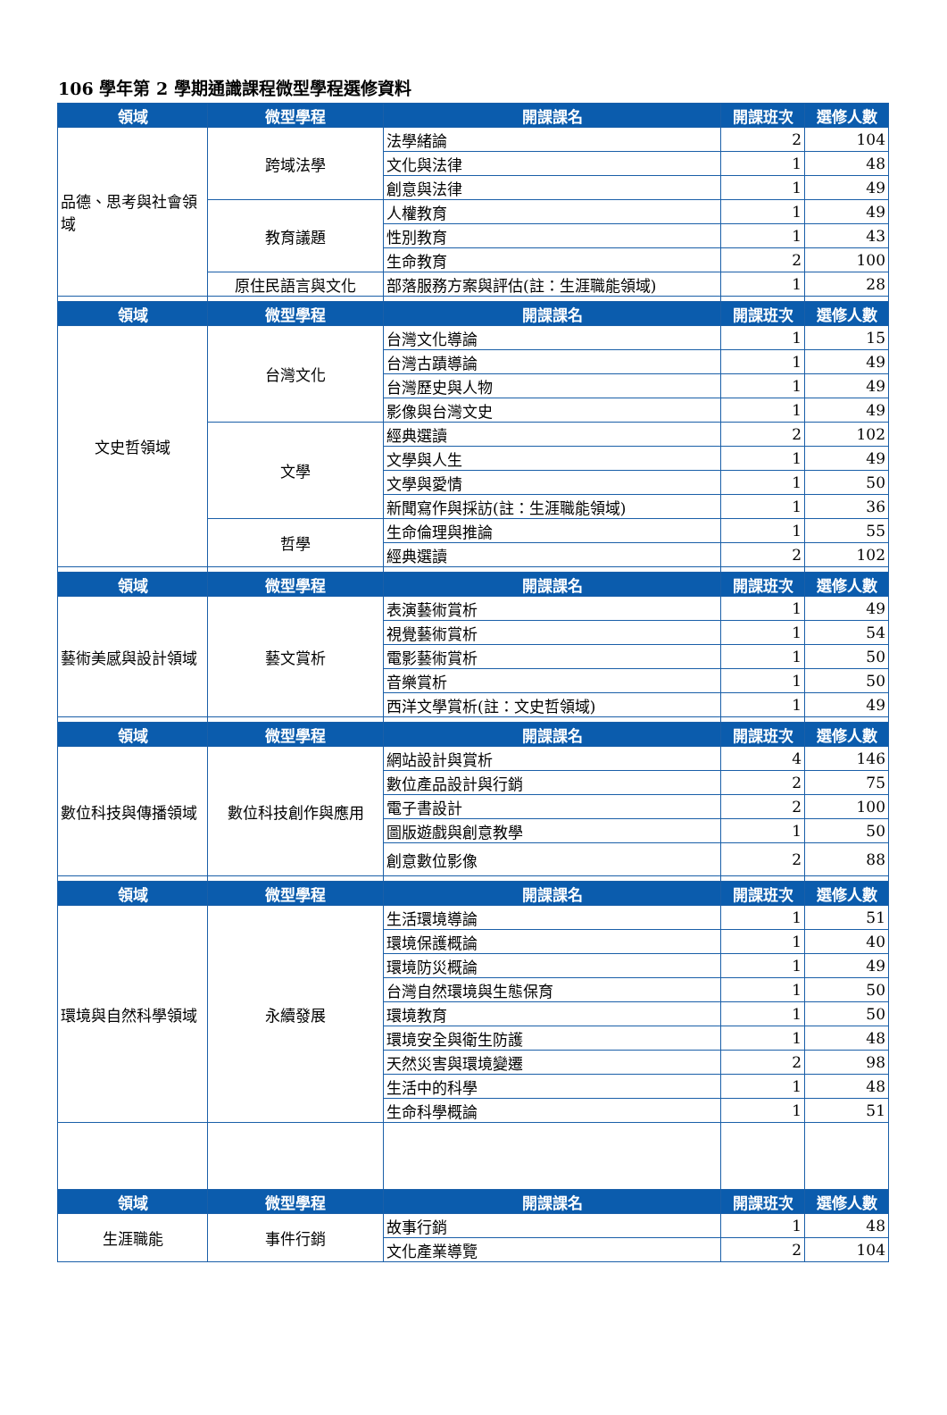106 學年第 2 學期通識課程微型學程選修資料
| 領域 | 微型學程 | 開課課名 | 開課班次 | 選修人數 |
| --- | --- | --- | --- | --- |
| 品德、思考與社會領域 | 跨域法學 | 法學緒論 | 2 | 104 |
| | | 文化與法律 | 1 | 48 |
| | | 創意與法律 | 1 | 49 |
| | 教育議題 | 人權教育 | 1 | 49 |
| | | 性別教育 | 1 | 43 |
| | | 生命教育 | 2 | 100 |
| | 原住民語言與文化 | 部落服務方案與評估(註：生涯職能領域) | 1 | 28 |
| 領域 | 微型學程 | 開課課名 | 開課班次 | 選修人數 |
| 文史哲領域 | 台灣文化 | 台灣文化導論 | 1 | 15 |
| | | 台灣古蹟導論 | 1 | 49 |
| | | 台灣歷史與人物 | 1 | 49 |
| | | 影像與台灣文史 | 1 | 49 |
| | 文學 | 經典選讀 | 2 | 102 |
| | | 文學與人生 | 1 | 49 |
| | | 文學與愛情 | 1 | 50 |
| | | 新聞寫作與採訪(註：生涯職能領域) | 1 | 36 |
| | 哲學 | 生命倫理與推論 | 1 | 55 |
| | | 經典選讀 | 2 | 102 |
| 領域 | 微型學程 | 開課課名 | 開課班次 | 選修人數 |
| 藝術美感與設計領域 | 藝文賞析 | 表演藝術賞析 | 1 | 49 |
| | | 視覺藝術賞析 | 1 | 54 |
| | | 電影藝術賞析 | 1 | 50 |
| | | 音樂賞析 | 1 | 50 |
| | | 西洋文學賞析(註：文史哲領域) | 1 | 49 |
| 領域 | 微型學程 | 開課課名 | 開課班次 | 選修人數 |
| 數位科技與傳播領域 | 數位科技創作與應用 | 網站設計與賞析 | 4 | 146 |
| | | 數位產品設計與行銷 | 2 | 75 |
| | | 電子書設計 | 2 | 100 |
| | | 圖版遊戲與創意教學 | 1 | 50 |
| | | 創意數位影像 | 2 | 88 |
| 領域 | 微型學程 | 開課課名 | 開課班次 | 選修人數 |
| 環境與自然科學領域 | 永續發展 | 生活環境導論 | 1 | 51 |
| | | 環境保護概論 | 1 | 40 |
| | | 環境防災概論 | 1 | 49 |
| | | 台灣自然環境與生態保育 | 1 | 50 |
| | | 環境教育 | 1 | 50 |
| | | 環境安全與衛生防護 | 1 | 48 |
| | | 天然災害與環境變遷 | 2 | 98 |
| | | 生活中的科學 | 1 | 48 |
| | | 生命科學概論 | 1 | 51 |
| 領域 | 微型學程 | 開課課名 | 開課班次 | 選修人數 |
| 生涯職能 | 事件行銷 | 故事行銷 | 1 | 48 |
| | | 文化產業導覽 | 2 | 104 |